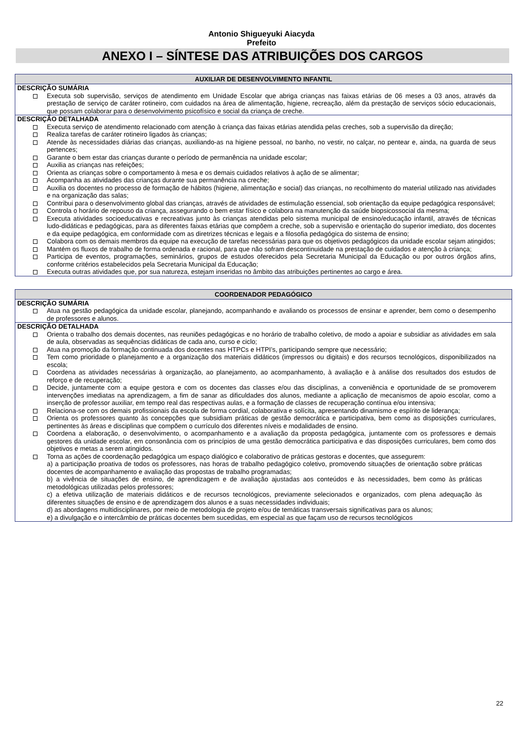Antonio Shigueyuki Aiacyda
Prefeito
ANEXO I – SÍNTESE DAS ATRIBUIÇÕES DOS CARGOS
| AUXILIAR DE DESENVOLVIMENTO INFANTIL |
| --- |
| DESCRIÇÃO SUMÁRIA Executa sob supervisão, serviços de atendimento em Unidade Escolar que abriga crianças nas faixas etárias de 06 meses a 03 anos, através da prestação de serviço de caráter rotineiro, com cuidados na área de alimentação, higiene, recreação, além da prestação de serviços sócio educacionais, que possam colaborar para o desenvolvimento psicofísico e social da criança de creche. |
| DESCRIÇÃO DETALHADA Executa serviço de atendimento relacionado com atenção à criança das faixas etárias atendida pelas creches, sob a supervisão da direção; Realiza tarefas de caráter rotineiro ligados às crianças; Atende às necessidades diárias das crianças, auxiliando-as na higiene pessoal, no banho, no vestir, no calçar, no pentear e, ainda, na guarda de seus pertences; Garante o bem estar das crianças durante o período de permanência na unidade escolar; Auxilia as crianças nas refeições; Orienta as crianças sobre o comportamento à mesa e os demais cuidados relativos à ação de se alimentar; Acompanha as atividades das crianças durante sua permanência na creche; Auxilia os docentes no processo de formação de hábitos (higiene, alimentação e social) das crianças, no recolhimento do material utilizado nas atividades e na organização das salas; Contribui para o desenvolvimento global das crianças, através de atividades de estimulação essencial, sob orientação da equipe pedagógica responsável; Controla o horário de repouso da criança, assegurando o bem estar físico e colabora na manutenção da saúde biopsicossocial da mesma; Executa atividades socioeducativas e recreativas junto às crianças atendidas pelo sistema municipal de ensino/educação infantil, através de técnicas ludo-didáticas e pedagógicas, para as diferentes faixas etárias que compõem a creche, sob a supervisão e orientação do superior imediato, dos docentes e da equipe pedagógica, em conformidade com as diretrizes técnicas e legais e a filosofia pedagógica do sistema de ensino; Colabora com os demais membros da equipe na execução de tarefas necessárias para que os objetivos pedagógicos da unidade escolar sejam atingidos; Mantém os fluxos de trabalho de forma ordenada e racional, para que não sofram descontinuidade na prestação de cuidados e atenção à criança; Participa de eventos, programações, seminários, grupos de estudos oferecidos pela Secretaria Municipal da Educação ou por outros órgãos afins, conforme critérios estabelecidos pela Secretaria Municipal da Educação; Executa outras atividades que, por sua natureza, estejam inseridas no âmbito das atribuições pertinentes ao cargo e área. |
| COORDENADOR PEDAGÓGICO |
| --- |
| DESCRIÇÃO SUMÁRIA Atua na gestão pedagógica da unidade escolar, planejando, acompanhando e avaliando os processos de ensinar e aprender, bem como o desempenho de professores e alunos. |
| DESCRIÇÃO DETALHADA Orienta o trabalho dos demais docentes, nas reuniões pedagógicas e no horário de trabalho coletivo, de modo a apoiar e subsidiar as atividades em sala de aula, observadas as sequências didáticas de cada ano, curso e ciclo; Atua na promoção da formação continuada dos docentes nas HTPCs e HTPI’s, participando sempre que necessário; Tem como prioridade o planejamento e a organização dos materiais didáticos (impressos ou digitais) e dos recursos tecnológicos, disponibilizados na escola; Coordena as atividades necessárias à organização, ao planejamento, ao acompanhamento, à avaliação e à análise dos resultados dos estudos de reforço e de recuperação; Decide, juntamente com a equipe gestora e com os docentes das classes e/ou das disciplinas, a conveniência e oportunidade de se promoverem intervenções imediatas na aprendizagem, a fim de sanar as dificuldades dos alunos, mediante a aplicação de mecanismos de apoio escolar, como a inserção de professor auxiliar, em tempo real das respectivas aulas, e a formação de classes de recuperação contínua e/ou intensiva; Relaciona-se com os demais profissionais da escola de forma cordial, colaborativa e solícita, apresentando dinamismo e espírito de liderança; Orienta os professores quanto às concepções que subsidiam práticas de gestão democrática e participativa, bem como as disposições curriculares, pertinentes às áreas e disciplinas que compõem o currículo dos diferentes níveis e modalidades de ensino. Coordena a elaboração, o desenvolvimento, o acompanhamento e a avaliação da proposta pedagógica, juntamente com os professores e demais gestores da unidade escolar, em consonância com os princípios de uma gestão democrática participativa e das disposições curriculares, bem como dos objetivos e metas a serem atingidos. Torna as ações de coordenação pedagógica um espaço dialógico e colaborativo de práticas gestoras e docentes, que assegurem: a) a participação proativa de todos os professores, nas horas de trabalho pedagógico coletivo, promovendo situações de orientação sobre práticas docentes de acompanhamento e avaliação das propostas de trabalho programadas; b) a vivência de situações de ensino, de aprendizagem e de avaliação ajustadas aos conteúdos e às necessidades, bem como às práticas metodológicas utilizadas pelos professores; c) a efetiva utilização de materiais didáticos e de recursos tecnológicos, previamente selecionados e organizados, com plena adequação às diferentes situações de ensino e de aprendizagem dos alunos e a suas necessidades individuais; d) as abordagens multidisciplinares, por meio de metodologia de projeto e/ou de temáticas transversais significativas para os alunos; e) a divulgação e o intercâmbio de práticas docentes bem sucedidas, em especial as que façam uso de recursos tecnológicos |
22